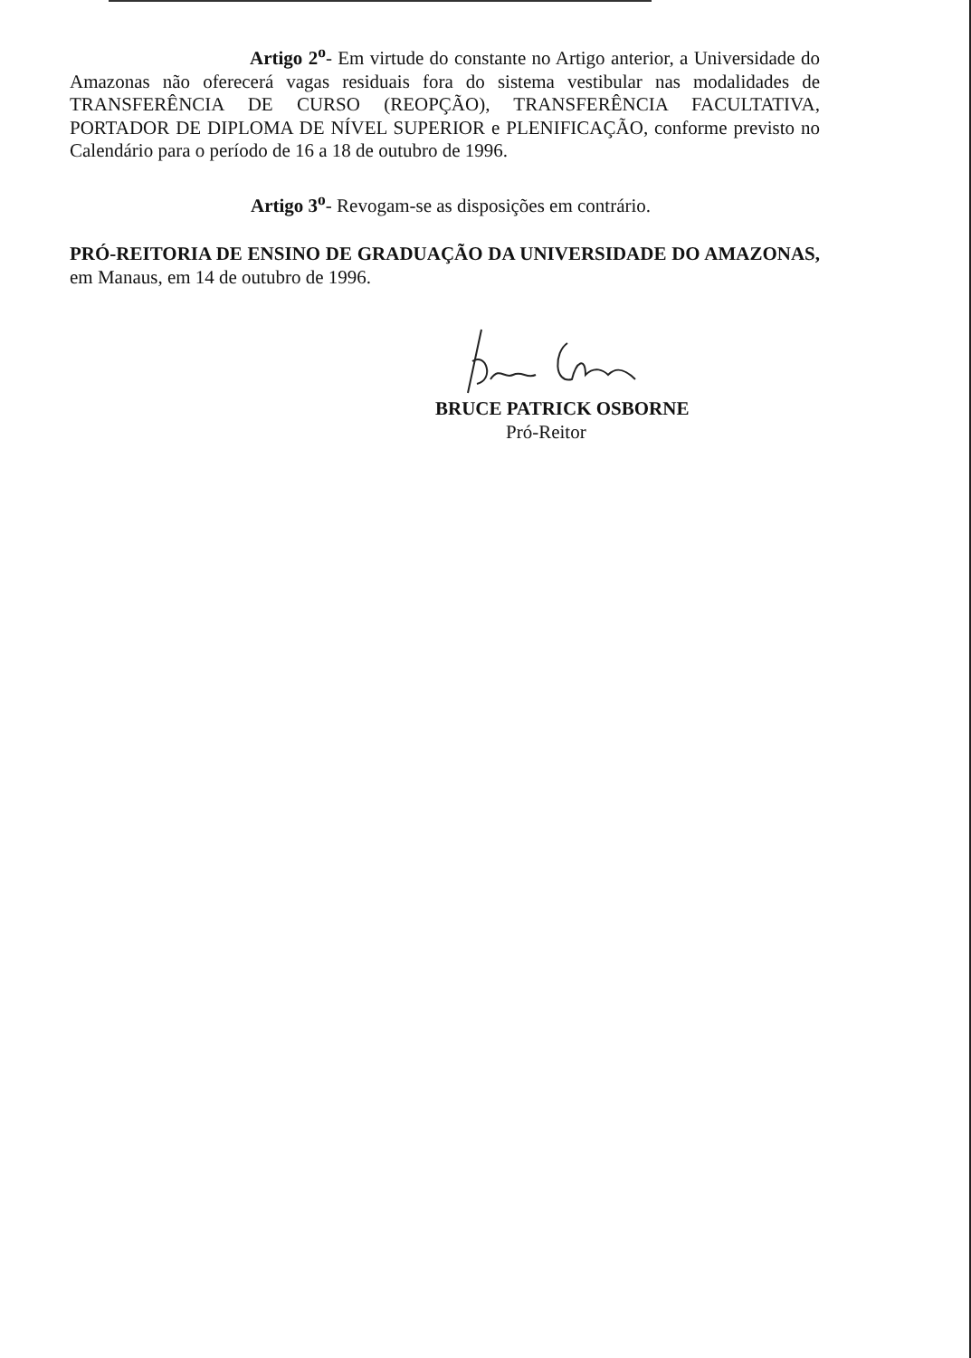Artigo 2<sup>o</sup>- Em virtude do constante no Artigo anterior, a Universidade do Amazonas não oferecerá vagas residuais fora do sistema vestibular nas modalidades de TRANSFERÊNCIA DE CURSO (REOPÇÃO), TRANSFERÊNCIA FACULTATIVA, PORTADOR DE DIPLOMA DE NÍVEL SUPERIOR e PLENIFICAÇÃO, conforme previsto no Calendário para o período de 16 a 18 de outubro de 1996.
Artigo 3<sup>o</sup>- Revogam-se as disposições em contrário.
PRÓ-REITORIA DE ENSINO DE GRADUAÇÃO DA UNIVERSIDADE DO AMAZONAS, em Manaus, em 14 de outubro de 1996.
BRUCE PATRICK OSBORNE
Pró-Reitor